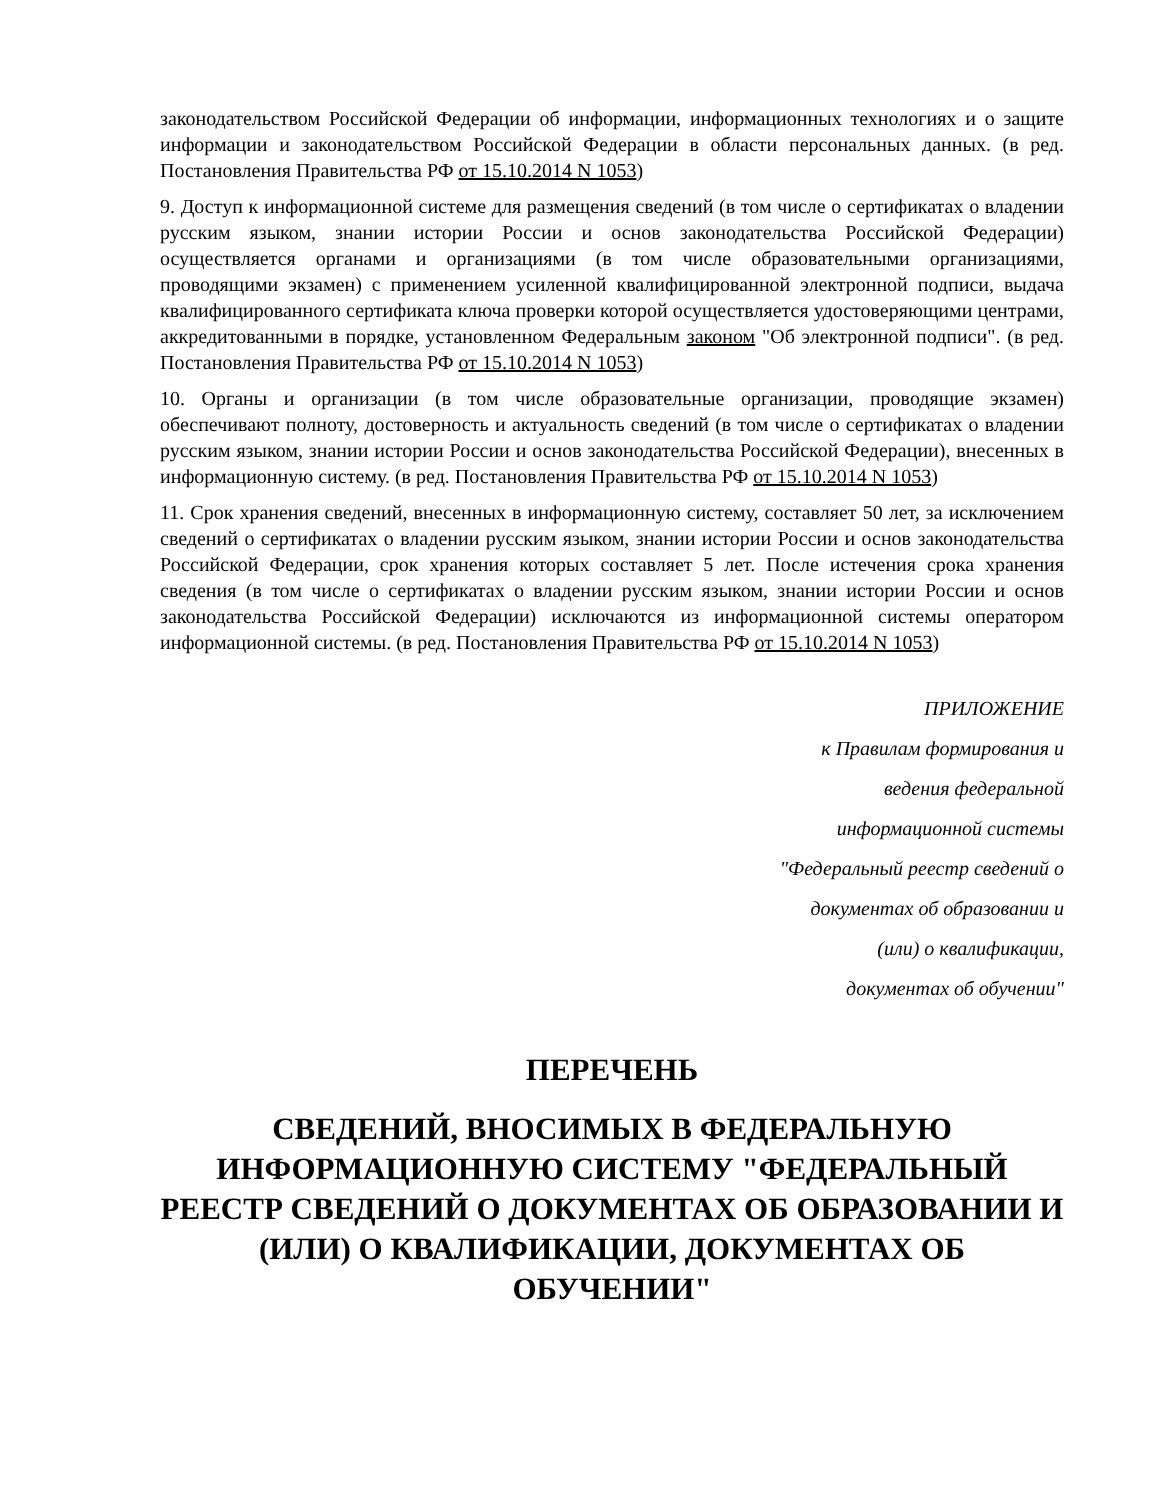законодательством Российской Федерации об информации, информационных технологиях и о защите информации и законодательством Российской Федерации в области персональных данных. (в ред. Постановления Правительства РФ от 15.10.2014 N 1053)
9. Доступ к информационной системе для размещения сведений (в том числе о сертификатах о владении русским языком, знании истории России и основ законодательства Российской Федерации) осуществляется органами и организациями (в том числе образовательными организациями, проводящими экзамен) с применением усиленной квалифицированной электронной подписи, выдача квалифицированного сертификата ключа проверки которой осуществляется удостоверяющими центрами, аккредитованными в порядке, установленном Федеральным законом "Об электронной подписи". (в ред. Постановления Правительства РФ от 15.10.2014 N 1053)
10. Органы и организации (в том числе образовательные организации, проводящие экзамен) обеспечивают полноту, достоверность и актуальность сведений (в том числе о сертификатах о владении русским языком, знании истории России и основ законодательства Российской Федерации), внесенных в информационную систему. (в ред. Постановления Правительства РФ от 15.10.2014 N 1053)
11. Срок хранения сведений, внесенных в информационную систему, составляет 50 лет, за исключением сведений о сертификатах о владении русским языком, знании истории России и основ законодательства Российской Федерации, срок хранения которых составляет 5 лет. После истечения срока хранения сведения (в том числе о сертификатах о владении русским языком, знании истории России и основ законодательства Российской Федерации) исключаются из информационной системы оператором информационной системы. (в ред. Постановления Правительства РФ от 15.10.2014 N 1053)
ПРИЛОЖЕНИЕ
к Правилам формирования и
ведения федеральной
информационной системы
"Федеральный реестр сведений о
документах об образовании и
(или) о квалификации,
документах об обучении"
ПЕРЕЧЕНЬ
СВЕДЕНИЙ, ВНОСИМЫХ В ФЕДЕРАЛЬНУЮ ИНФОРМАЦИОННУЮ СИСТЕМУ "ФЕДЕРАЛЬНЫЙ РЕЕСТР СВЕДЕНИЙ О ДОКУМЕНТАХ ОБ ОБРАЗОВАНИИ И (ИЛИ) О КВАЛИФИКАЦИИ, ДОКУМЕНТАХ ОБ ОБУЧЕНИИ"